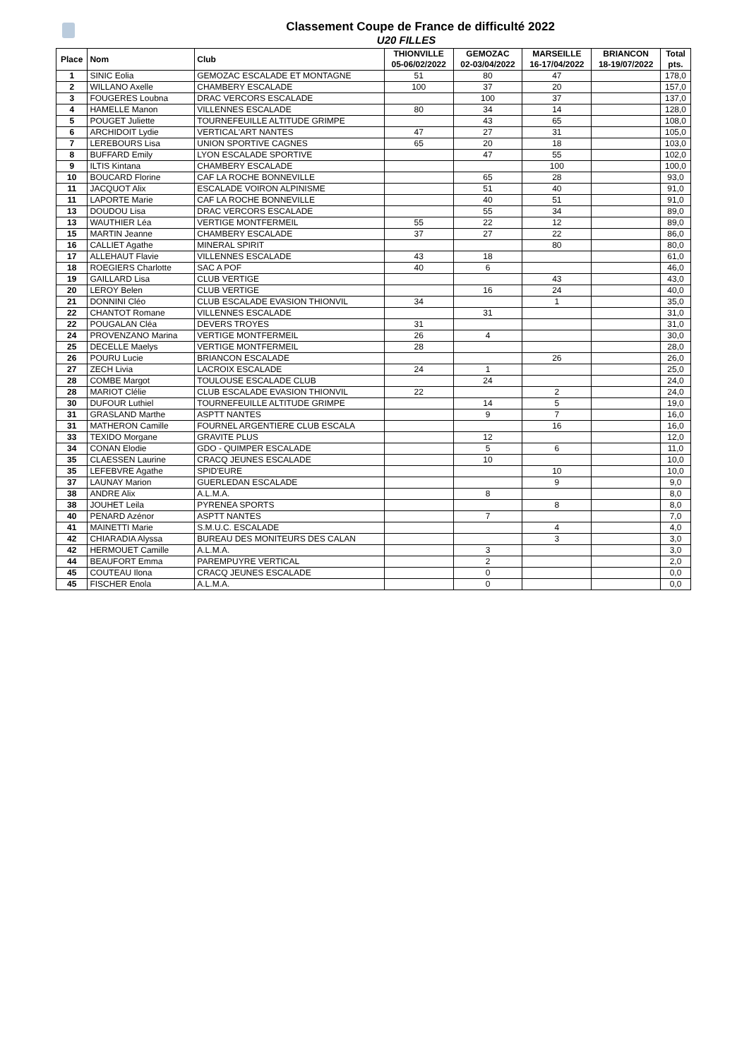Classement Coupe de France de difficulté 2022
U20 FILLES
| Place | Nom | Club | THIONVILLE 05-06/02/2022 | GEMOZAC 02-03/04/2022 | MARSEILLE 16-17/04/2022 | BRIANCON 18-19/07/2022 | Total pts. |
| --- | --- | --- | --- | --- | --- | --- | --- |
| 1 | SINIC Eolia | GEMOZAC ESCALADE ET MONTAGNE | 51 | 80 | 47 | | 178,0 |
| 2 | WILLANO Axelle | CHAMBERY ESCALADE | 100 | 37 | 20 | | 157,0 |
| 3 | FOUGERES Loubna | DRAC VERCORS ESCALADE | | 100 | 37 | | 137,0 |
| 4 | HAMELLE Manon | VILLENNES ESCALADE | 80 | 34 | 14 | | 128,0 |
| 5 | POUGET Juliette | TOURNEFEUILLE ALTITUDE GRIMPE | | 43 | 65 | | 108,0 |
| 6 | ARCHIDOIT Lydie | VERTICAL'ART NANTES | 47 | 27 | 31 | | 105,0 |
| 7 | LEREBOURS Lisa | UNION SPORTIVE CAGNES | 65 | 20 | 18 | | 103,0 |
| 8 | BUFFARD Emily | LYON ESCALADE SPORTIVE | | 47 | 55 | | 102,0 |
| 9 | ILTIS Kintana | CHAMBERY ESCALADE | | | 100 | | 100,0 |
| 10 | BOUCARD Florine | CAF LA ROCHE BONNEVILLE | | 65 | 28 | | 93,0 |
| 11 | JACQUOT Alix | ESCALADE VOIRON ALPINISME | | 51 | 40 | | 91,0 |
| 11 | LAPORTE Marie | CAF LA ROCHE BONNEVILLE | | 40 | 51 | | 91,0 |
| 13 | DOUDOU Lisa | DRAC VERCORS ESCALADE | | 55 | 34 | | 89,0 |
| 13 | WAUTHIER Léa | VERTIGE MONTFERMEIL | 55 | 22 | 12 | | 89,0 |
| 15 | MARTIN Jeanne | CHAMBERY ESCALADE | 37 | 27 | 22 | | 86,0 |
| 16 | CALLIET Agathe | MINERAL SPIRIT | | | 80 | | 80,0 |
| 17 | ALLEHAUT Flavie | VILLENNES ESCALADE | 43 | 18 | | | 61,0 |
| 18 | ROEGIERS Charlotte | SAC A POF | 40 | 6 | | | 46,0 |
| 19 | GAILLARD Lisa | CLUB VERTIGE | | | 43 | | 43,0 |
| 20 | LEROY Belen | CLUB VERTIGE | | 16 | 24 | | 40,0 |
| 21 | DONNINI Cléo | CLUB ESCALADE EVASION THIONVIL | 34 | | 1 | | 35,0 |
| 22 | CHANTOT Romane | VILLENNES ESCALADE | | 31 | | | 31,0 |
| 22 | POUGALAN Cléa | DEVERS TROYES | 31 | | | | 31,0 |
| 24 | PROVENZANO Marina | VERTIGE MONTFERMEIL | 26 | 4 | | | 30,0 |
| 25 | DECELLE Maelys | VERTIGE MONTFERMEIL | 28 | | | | 28,0 |
| 26 | POURU Lucie | BRIANCON ESCALADE | | | 26 | | 26,0 |
| 27 | ZECH Livia | LACROIX ESCALADE | 24 | 1 | | | 25,0 |
| 28 | COMBE Margot | TOULOUSE ESCALADE CLUB | | 24 | | | 24,0 |
| 28 | MARIOT Clélie | CLUB ESCALADE EVASION THIONVIL | 22 | | 2 | | 24,0 |
| 30 | DUFOUR Luthiel | TOURNEFEUILLE ALTITUDE GRIMPE | | 14 | 5 | | 19,0 |
| 31 | GRASLAND Marthe | ASPTT NANTES | | 9 | 7 | | 16,0 |
| 31 | MATHERON Camille | FOURNEL ARGENTIERE CLUB ESCALA | | | 16 | | 16,0 |
| 33 | TEXIDO Morgane | GRAVITE PLUS | | 12 | | | 12,0 |
| 34 | CONAN Elodie | GDO - QUIMPER ESCALADE | | 5 | 6 | | 11,0 |
| 35 | CLAESSEN Laurine | CRACQ JEUNES ESCALADE | | 10 | | | 10,0 |
| 35 | LEFEBVRE Agathe | SPID'EURE | | | 10 | | 10,0 |
| 37 | LAUNAY Marion | GUERLEDAN ESCALADE | | | 9 | | 9,0 |
| 38 | ANDRE Alix | A.L.M.A. | | 8 | | | 8,0 |
| 38 | JOUHET Leila | PYRENEA SPORTS | | | 8 | | 8,0 |
| 40 | PENARD Azénor | ASPTT NANTES | | 7 | | | 7,0 |
| 41 | MAINETTI Marie | S.M.U.C. ESCALADE | | | 4 | | 4,0 |
| 42 | CHIARADIA Alyssa | BUREAU DES MONITEURS DES CALAN | | | 3 | | 3,0 |
| 42 | HERMOUET Camille | A.L.M.A. | | 3 | | | 3,0 |
| 44 | BEAUFORT Emma | PAREMPUYRE VERTICAL | | 2 | | | 2,0 |
| 45 | COUTEAU Ilona | CRACQ JEUNES ESCALADE | | 0 | | | 0,0 |
| 45 | FISCHER Enola | A.L.M.A. | | 0 | | | 0,0 |